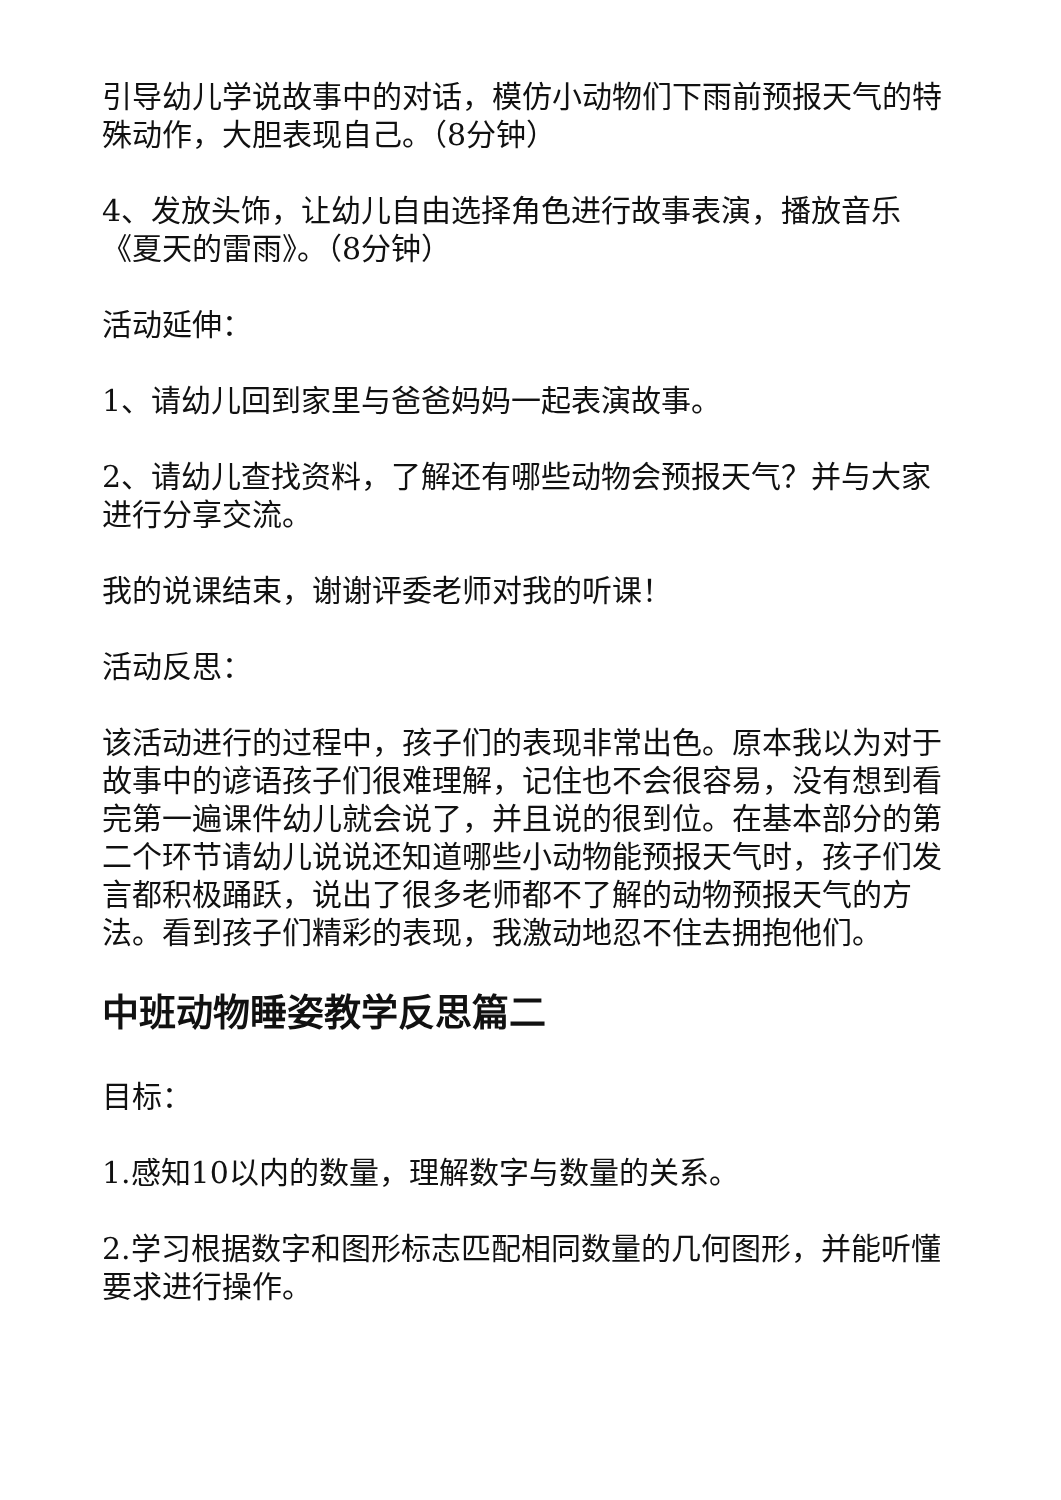引导幼儿学说故事中的对话，模仿小动物们下雨前预报天气的特殊动作，大胆表现自己。（8分钟）
4、发放头饰，让幼儿自由选择角色进行故事表演，播放音乐《夏天的雷雨》。（8分钟）
活动延伸：
1、请幼儿回到家里与爸爸妈妈一起表演故事。
2、请幼儿查找资料，了解还有哪些动物会预报天气？并与大家进行分享交流。
我的说课结束，谢谢评委老师对我的听课！
活动反思：
该活动进行的过程中，孩子们的表现非常出色。原本我以为对于故事中的谚语孩子们很难理解，记住也不会很容易，没有想到看完第一遍课件幼儿就会说了，并且说的很到位。在基本部分的第二个环节请幼儿说说还知道哪些小动物能预报天气时，孩子们发言都积极踊跃，说出了很多老师都不了解的动物预报天气的方法。看到孩子们精彩的表现，我激动地忍不住去拥抱他们。
中班动物睡姿教学反思篇二
目标：
1.感知10以内的数量，理解数字与数量的关系。
2.学习根据数字和图形标志匹配相同数量的几何图形，并能听懂要求进行操作。